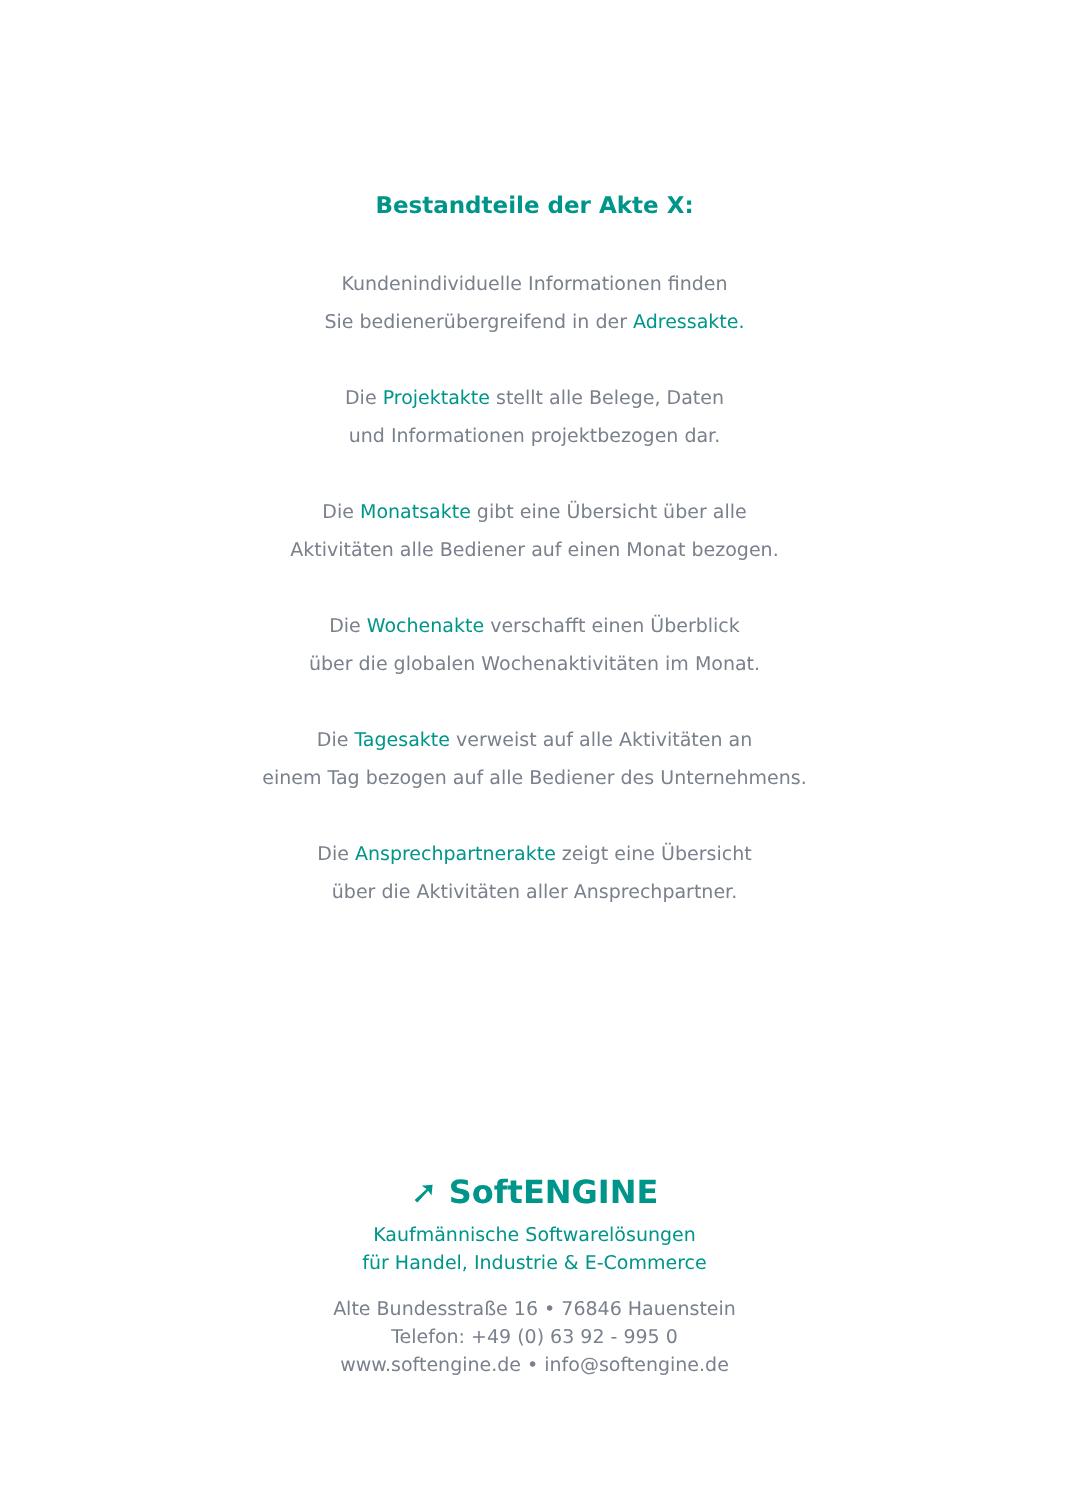Bestandteile der Akte X:
Kundenindividuelle Informationen finden
Sie bedienerübergreifend in der Adressakte.
Die Projektakte stellt alle Belege, Daten
und Informationen projektbezogen dar.
Die Monatsakte gibt eine Übersicht über alle
Aktivitäten alle Bediener auf einen Monat bezogen.
Die Wochenakte verschafft einen Überblick
über die globalen Wochenaktivitäten im Monat.
Die Tagesakte verweist auf alle Aktivitäten an
einem Tag bezogen auf alle Bediener des Unternehmens.
Die Ansprechpartnerakte zeigt eine Übersicht
über die Aktivitäten aller Ansprechpartner.
➚ SoftENGINE
Kaufmännische Softwarelösungen
für Handel, Industrie & E-Commerce
Alte Bundesstraße 16 • 76846 Hauenstein
Telefon: +49 (0) 63 92 - 995 0
www.softengine.de • info@softengine.de